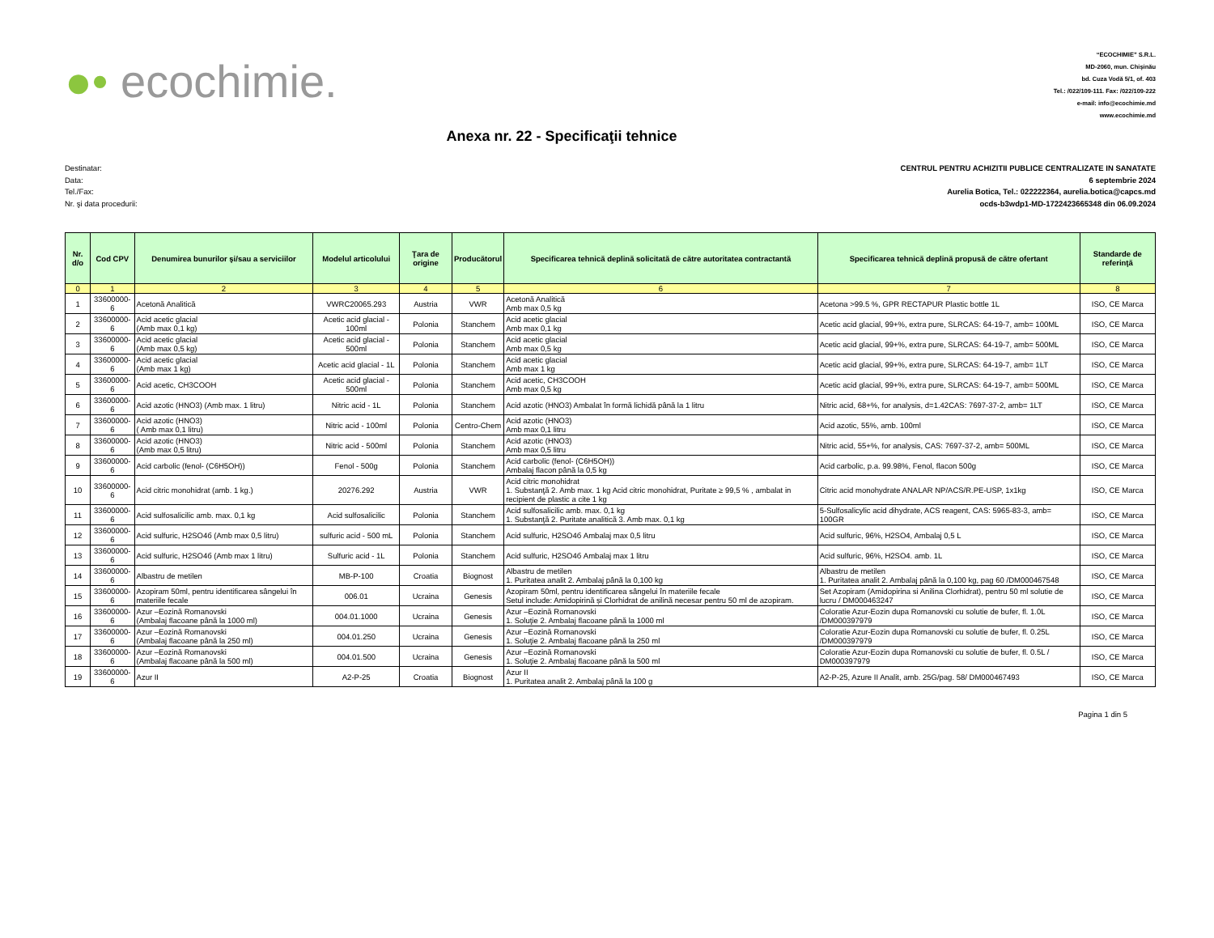●• ecochimie.
“ECOCHIMIE” S.R.L.
MD-2060, mun. Chişinău
bd. Cuza Vodă 5/1, of. 403
Tel.: /022/109-111. Fax: /022/109-222
e-mail: info@ecochimie.md
www.ecochimie.md
Anexa nr. 22 - Specificaţii tehnice
Destinatar:
Data:
Tel./Fax:
Nr. şi data procedurii:
CENTRUL PENTRU ACHIZITII PUBLICE CENTRALIZATE IN SANATATE
6 septembrie 2024
Aurelia Botica, Tel.: 022222364, aurelia.botica@capcs.md
ocds-b3wdp1-MD-1722423665348 din 06.09.2024
| Nr. d/o | Cod CPV | Denumirea bunurilor şi/sau a serviciilor | Modelul articolului | Ţara de origine | Producătorul | Specificarea tehnică deplină solicitată de către autoritatea contractantă | Specificarea tehnică deplină propusă de către ofertant | Standarde de referinţă |
| --- | --- | --- | --- | --- | --- | --- | --- | --- |
| 0 | 1 | 2 | 3 | 4 | 5 | 6 | 7 | 8 |
| 1 | 33600000-6 | Acetonă Analitică | VWRC20065.293 | Austria | VWR | Acetonă Analitică Amb max 0,5 kg | Acetona >99.5 %, GPR RECTAPUR Plastic bottle 1L | ISO, CE Marca |
| 2 | 33600000-6 | Acid acetic glacial (Amb max 0,1 kg) | Acetic acid glacial - 100ml | Polonia | Stanchem | Acid acetic glacial Amb max 0,1 kg | Acetic acid glacial, 99+%, extra pure, SLRCAS: 64-19-7, amb= 100ML | ISO, CE Marca |
| 3 | 33600000-6 | Acid acetic glacial (Amb max 0,5 kg) | Acetic acid glacial - 500ml | Polonia | Stanchem | Acid acetic glacial Amb max 0,5 kg | Acetic acid glacial, 99+%, extra pure, SLRCAS: 64-19-7, amb= 500ML | ISO, CE Marca |
| 4 | 33600000-6 | Acid acetic glacial (Amb max 1 kg) | Acetic acid glacial - 1L | Polonia | Stanchem | Acid acetic glacial Amb max 1 kg | Acetic acid glacial, 99+%, extra pure, SLRCAS: 64-19-7, amb= 1LT | ISO, CE Marca |
| 5 | 33600000-6 | Acid acetic, CH3COOH | Acetic acid glacial - 500ml | Polonia | Stanchem | Acid acetic, CH3COOH Amb max 0,5 kg | Acetic acid glacial, 99+%, extra pure, SLRCAS: 64-19-7, amb= 500ML | ISO, CE Marca |
| 6 | 33600000-6 | Acid azotic (HNO3) (Amb max. 1 litru) | Nitric acid - 1L | Polonia | Stanchem | Acid azotic (HNO3) Ambalat în formă lichidă până la 1 litru | Nitric acid, 68+%, for analysis, d=1.42CAS: 7697-37-2, amb= 1LT | ISO, CE Marca |
| 7 | 33600000-6 | Acid azotic (HNO3) ( Amb max 0,1 litru) | Nitric acid - 100ml | Polonia | Centro-Chem | Acid azotic (HNO3) Amb max 0,1 litru | Acid azotic, 55%, amb. 100ml | ISO, CE Marca |
| 8 | 33600000-6 | Acid azotic (HNO3) (Amb max 0,5 litru) | Nitric acid - 500ml | Polonia | Stanchem | Acid azotic (HNO3) Amb max 0,5 litru | Nitric acid, 55+%, for analysis, CAS: 7697-37-2, amb= 500ML | ISO, CE Marca |
| 9 | 33600000-6 | Acid carbolic (fenol- (C6H5OH)) | Fenol - 500g | Polonia | Stanchem | Acid carbolic (fenol- (C6H5OH)) Ambalaj flacon până la 0,5 kg | Acid carbolic, p.a. 99.98%, Fenol, flacon 500g | ISO, CE Marca |
| 10 | 33600000-6 | Acid citric monohidrat (amb. 1 kg.) | 20276.292 | Austria | VWR | Acid citric monohidrat 1. Substanţă 2. Amb max. 1 kg Acid citric monohidrat, Puritate ≥ 99,5 % , ambalat in recipient de plastic a cite 1 kg | Citric acid monohydrate ANALAR NP/ACS/R.PE-USP, 1x1kg | ISO, CE Marca |
| 11 | 33600000-6 | Acid sulfosalicilic amb. max. 0,1 kg | Acid sulfosalicilic | Polonia | Stanchem | Acid sulfosalicilic amb. max. 0,1 kg 1. Substanţă 2. Puritate analitică 3. Amb max. 0,1 kg | 5-Sulfosalicylic acid dihydrate, ACS reagent, CAS: 5965-83-3, amb= 100GR | ISO, CE Marca |
| 12 | 33600000-6 | Acid sulfuric, H2SO4б (Amb max 0,5 litru) | sulfuric acid - 500 mL | Polonia | Stanchem | Acid sulfuric, H2SO4б Ambalaj max 0,5 litru | Acid sulfuric, 96%, H2SO4, Ambalaj 0,5 L | ISO, CE Marca |
| 13 | 33600000-6 | Acid sulfuric, H2SO4б (Amb max 1 litru) | Sulfuric acid - 1L | Polonia | Stanchem | Acid sulfuric, H2SO4б Ambalaj max 1 litru | Acid sulfuric, 96%, H2SO4. amb. 1L | ISO, CE Marca |
| 14 | 33600000-6 | Albastru de metilen | MB-P-100 | Croatia | Biognost | Albastru de metilen 1. Puritatea analit 2. Ambalaj până la 0,100 kg | Albastru de metilen 1. Puritatea analit 2. Ambalaj până la 0,100 kg, pag 60 /DM000467548 | ISO, CE Marca |
| 15 | 33600000-6 | Azopiram 50ml, pentru identificarea sângelui în materiile fecale | 006.01 | Ucraina | Genesis | Azopiram 50ml, pentru identificarea sângelui în materiile fecale Setul include: Amidopirină și Clorhidrat de anilină necesar pentru 50 ml de azopiram. | Set Azopiram (Amidopirina si Anilina Clorhidrat), pentru 50 ml solutie de lucru / DM000463247 | ISO, CE Marca |
| 16 | 33600000-6 | Azur –Eozină Romanovski (Ambalaj flacoane până la 1000 ml) | 004.01.1000 | Ucraina | Genesis | Azur –Eozină Romanovski 1. Soluţie 2. Ambalaj flacoane până la 1000 ml | Coloratie Azur-Eozin dupa Romanovski cu solutie de bufer, fl. 1.0L /DM000397979 | ISO, CE Marca |
| 17 | 33600000-6 | Azur –Eozină Romanovski (Ambalaj flacoane până la 250 ml) | 004.01.250 | Ucraina | Genesis | Azur –Eozină Romanovski 1. Soluţie 2. Ambalaj flacoane până la 250 ml | Coloratie Azur-Eozin dupa Romanovski cu solutie de bufer, fl. 0.25L /DM000397979 | ISO, CE Marca |
| 18 | 33600000-6 | Azur –Eozină Romanovski (Ambalaj flacoane până la 500 ml) | 004.01.500 | Ucraina | Genesis | Azur –Eozină Romanovski 1. Soluţie 2. Ambalaj flacoane până la 500 ml | Coloratie Azur-Eozin dupa Romanovski cu solutie de bufer, fl. 0.5L / DM000397979 | ISO, CE Marca |
| 19 | 33600000-6 | Azur II | A2-P-25 | Croatia | Biognost | Azur II 1. Puritatea analit 2. Ambalaj până la 100 g | A2-P-25, Azure II Analit, amb. 25G/pag. 58/ DM000467493 | ISO, CE Marca |
Pagina 1 din 5